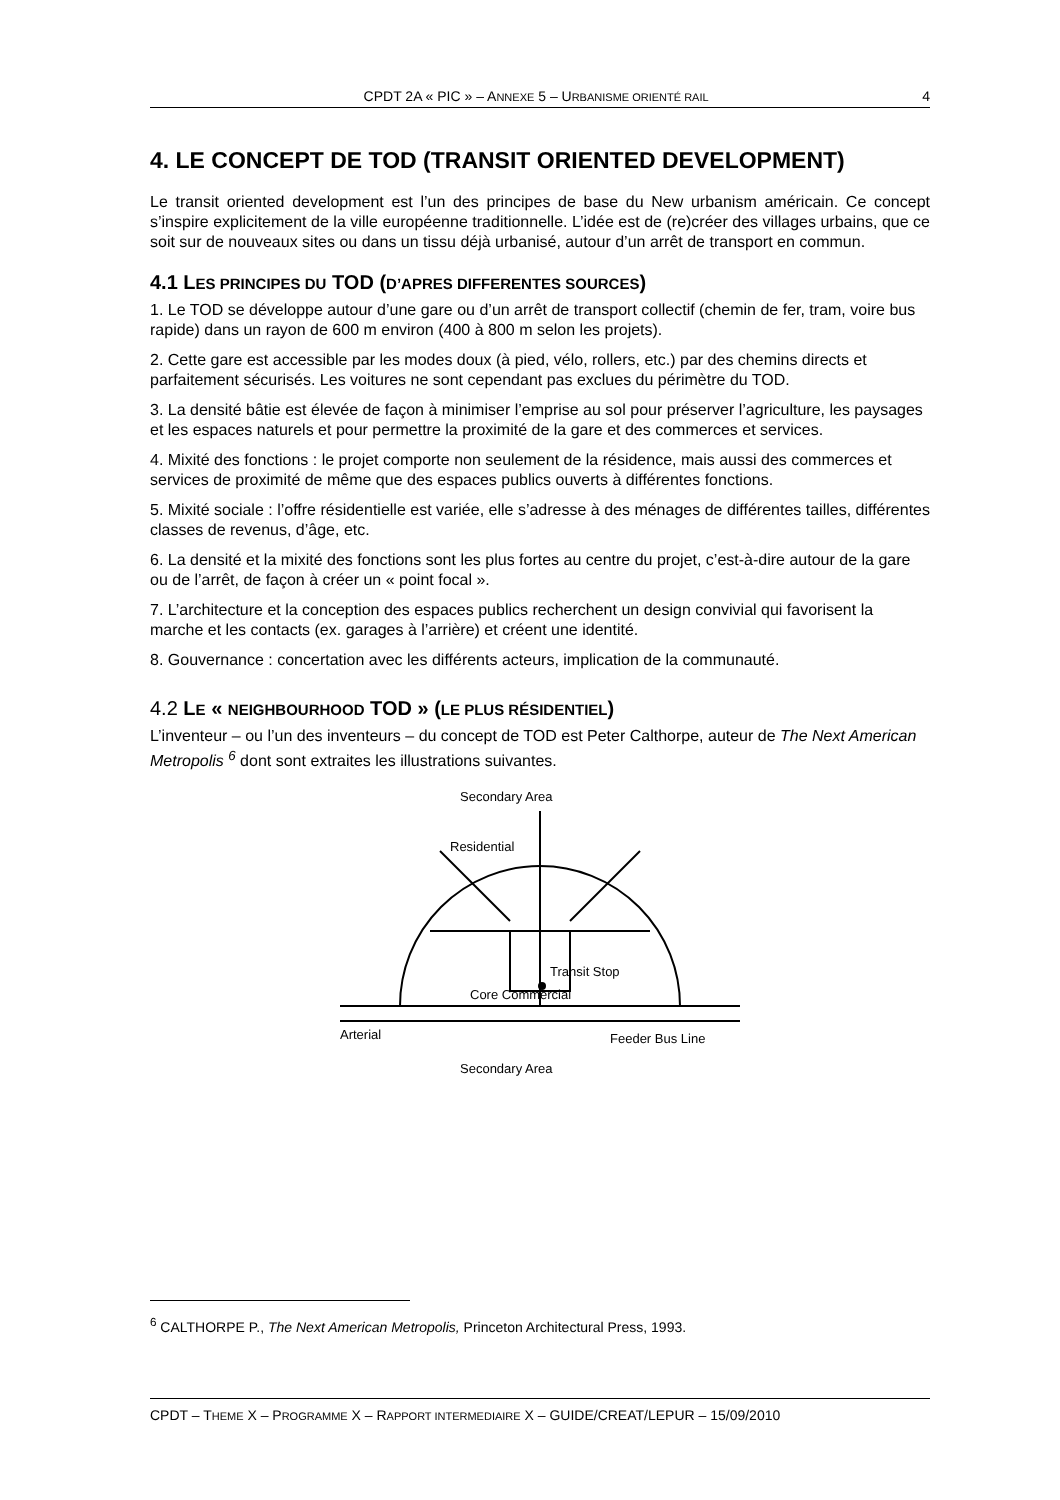CPDT 2A « PIC » – ANNEXE 5 – URBANISME ORIENTÉ RAIL 4
4. LE CONCEPT DE TOD (TRANSIT ORIENTED DEVELOPMENT)
Le transit oriented development est l’un des principes de base du New urbanism américain. Ce concept s’inspire explicitement de la ville européenne traditionnelle. L’idée est de (re)créer des villages urbains, que ce soit sur de nouveaux sites ou dans un tissu déjà urbanisé, autour d’un arrêt de transport en commun.
4.1 LES PRINCIPES DU TOD (D’APRES DIFFERENTES SOURCES)
1. Le TOD se développe autour d’une gare ou d’un arrêt de transport collectif (chemin de fer, tram, voire bus rapide) dans un rayon de 600 m environ (400 à 800 m selon les projets).
2. Cette gare est accessible par les modes doux (à pied, vélo, rollers, etc.) par des chemins directs et parfaitement sécurisés. Les voitures ne sont cependant pas exclues du périmètre du TOD.
3. La densité bâtie est élevée de façon à minimiser l’emprise au sol pour préserver l’agriculture, les paysages et les espaces naturels et pour permettre la proximité de la gare et des commerces et services.
4. Mixité des fonctions : le projet comporte non seulement de la résidence, mais aussi des commerces et services de proximité de même que des espaces publics ouverts à différentes fonctions.
5. Mixité sociale : l’offre résidentielle est variée, elle s’adresse à des ménages de différentes tailles, différentes classes de revenus, d’âge, etc.
6. La densité et la mixité des fonctions sont les plus fortes au centre du projet, c’est-à-dire autour de la gare ou de l’arrêt, de façon à créer un « point focal ».
7. L’architecture et la conception des espaces publics recherchent un design convivial qui favorisent la marche et les contacts (ex. garages à l’arrière) et créent une identité.
8. Gouvernance : concertation avec les différents acteurs, implication de la communauté.
4.2 LE « NEIGHBOURHOOD TOD » (LE PLUS RÉSIDENTIEL)
L’inventeur – ou l’un des inventeurs – du concept de TOD est Peter Calthorpe, auteur de The Next American Metropolis <sup>6</sup> dont sont extraites les illustrations suivantes.
Secondary Area
Residential
Transit Stop
Core Commercial
Arterial
Feeder Bus Line
Secondary Area
<sup>6</sup> CALTHORPE P., The Next American Metropolis, Princeton Architectural Press, 1993.
CPDT – THEME X – PROGRAMME X – RAPPORT INTERMEDIAIRE X – GUIDE/CREAT/LEPUR – 15/09/2010